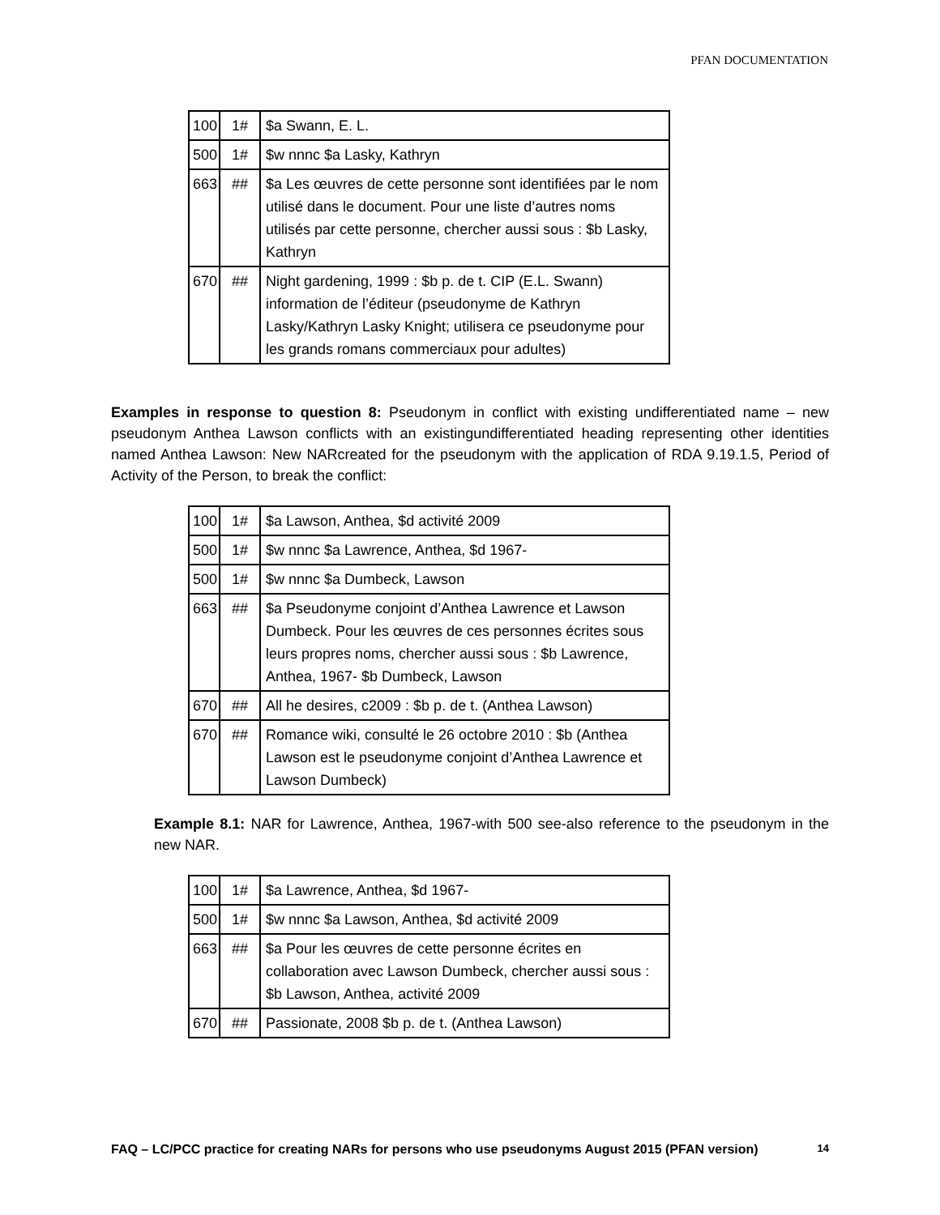PFAN DOCUMENTATION
| 100 | 1# | $a Swann, E. L. |
| 500 | 1# | $w nnnc $a Lasky, Kathryn |
| 663 | ## | $a Les œuvres de cette personne sont identifiées par le nom utilisé dans le document. Pour une liste d’autres noms utilisés par cette personne, chercher aussi sous : $b Lasky, Kathryn |
| 670 | ## | Night gardening, 1999 : $b p. de t. CIP (E.L. Swann) information de l’éditeur (pseudonyme de Kathryn Lasky/Kathryn Lasky Knight; utilisera ce pseudonyme pour les grands romans commerciaux pour adultes) |
Examples in response to question 8: Pseudonym in conflict with existing undifferentiated name – new pseudonym Anthea Lawson conflicts with an existingundifferentiated heading representing other identities named Anthea Lawson: New NARcreated for the pseudonym with the application of RDA 9.19.1.5, Period of Activity of the Person, to break the conflict:
| 100 | 1# | $a Lawson, Anthea, $d activité 2009 |
| 500 | 1# | $w nnnc $a Lawrence, Anthea, $d 1967- |
| 500 | 1# | $w nnnc $a Dumbeck, Lawson |
| 663 | ## | $a Pseudonyme conjoint d’Anthea Lawrence et Lawson Dumbeck. Pour les œuvres de ces personnes écrites sous leurs propres noms, chercher aussi sous : $b Lawrence, Anthea, 1967- $b Dumbeck, Lawson |
| 670 | ## | All he desires, c2009 : $b p. de t. (Anthea Lawson) |
| 670 | ## | Romance wiki, consulté le 26 octobre 2010 : $b (Anthea Lawson est le pseudonyme conjoint d’Anthea Lawrence et Lawson Dumbeck) |
Example 8.1: NAR for Lawrence, Anthea, 1967-with 500 see-also reference to the pseudonym in the new NAR.
| 100 | 1# | $a Lawrence, Anthea, $d 1967- |
| 500 | 1# | $w nnnc $a Lawson, Anthea, $d activité 2009 |
| 663 | ## | $a Pour les œuvres de cette personne écrites en collaboration avec Lawson Dumbeck, chercher aussi sous : $b Lawson, Anthea, activité 2009 |
| 670 | ## | Passionate, 2008 $b p. de t. (Anthea Lawson) |
FAQ – LC/PCC practice for creating NARs for persons who use pseudonyms August 2015 (PFAN version) 14